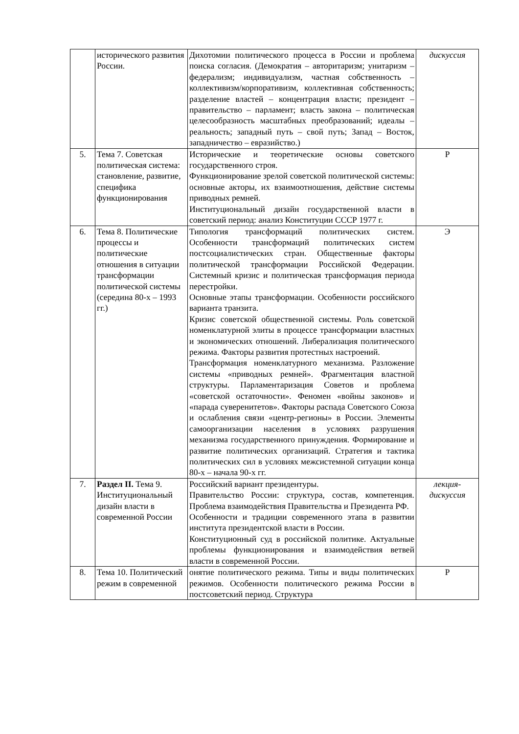| | исторического развития России. | Дихотомии политического процесса в России и проблема поиска согласия. (Демократия – авторитаризм; унитаризм – федерализм; индивидуализм, частная собственность – коллективизм/корпоративизм, коллективная собственность; разделение властей – концентрация власти; президент – правительство – парламент; власть закона – политическая целесообразность масштабных преобразований; идеалы – реальность; западный путь – свой путь; Запад – Восток, западничество – евразийство.) | дискуссия |
| 5. | Тема 7. Советская политическая система: становление, развитие, специфика функционирования | Исторические и теоретические основы советского государственного строя. Функционирование зрелой советской политической системы: основные акторы, их взаимоотношения, действие системы приводных ремней. Институциональный дизайн государственной власти в советский период: анализ Конституции СССР 1977 г. | Р |
| 6. | Тема 8. Политические процессы и политические отношения в ситуации трансформации политической системы (середина 80-х – 1993 гг.) | Типология трансформаций политических систем. Особенности трансформаций политических систем постсоциалистических стран. Общественные факторы политической трансформации Российской Федерации. Системный кризис и политическая трансформация периода перестройки. Основные этапы трансформации. Особенности российского варианта транзита. Кризис советской общественной системы. Роль советской номенклатурной элиты в процессе трансформации властных и экономических отношений. Либерализация политического режима. Факторы развития протестных настроений. Трансформация номенклатурного механизма. Разложение системы «приводных ремней». Фрагментация властной структуры. Парламентаризация Советов и проблема «советской остаточности». Феномен «войны законов» и «парада суверенитетов». Факторы распада Советского Союза и ослабления связи «центр-регионы» в России. Элементы самоорганизации населения в условиях разрушения механизма государственного принуждения. Формирование и развитие политических организаций. Стратегия и тактика политических сил в условиях межсистемной ситуации конца 80-х – начала 90-х гг. | Э |
| 7. | Раздел II. Тема 9. Институциональный дизайн власти в современной России | Российский вариант президентуры. Правительство России: структура, состав, компетенция. Проблема взаимодействия Правительства и Президента РФ. Особенности и традиции современного этапа в развитии института президентской власти в России. Конституционный суд в российской политике. Актуальные проблемы функционирования и взаимодействия ветвей власти в современной России. | лекция-дискуссия |
| 8. | Тема 10. Политический режим в современной | онятие политического режима. Типы и виды политических режимов. Особенности политического режима России в постсоветский период. Структура | Р |